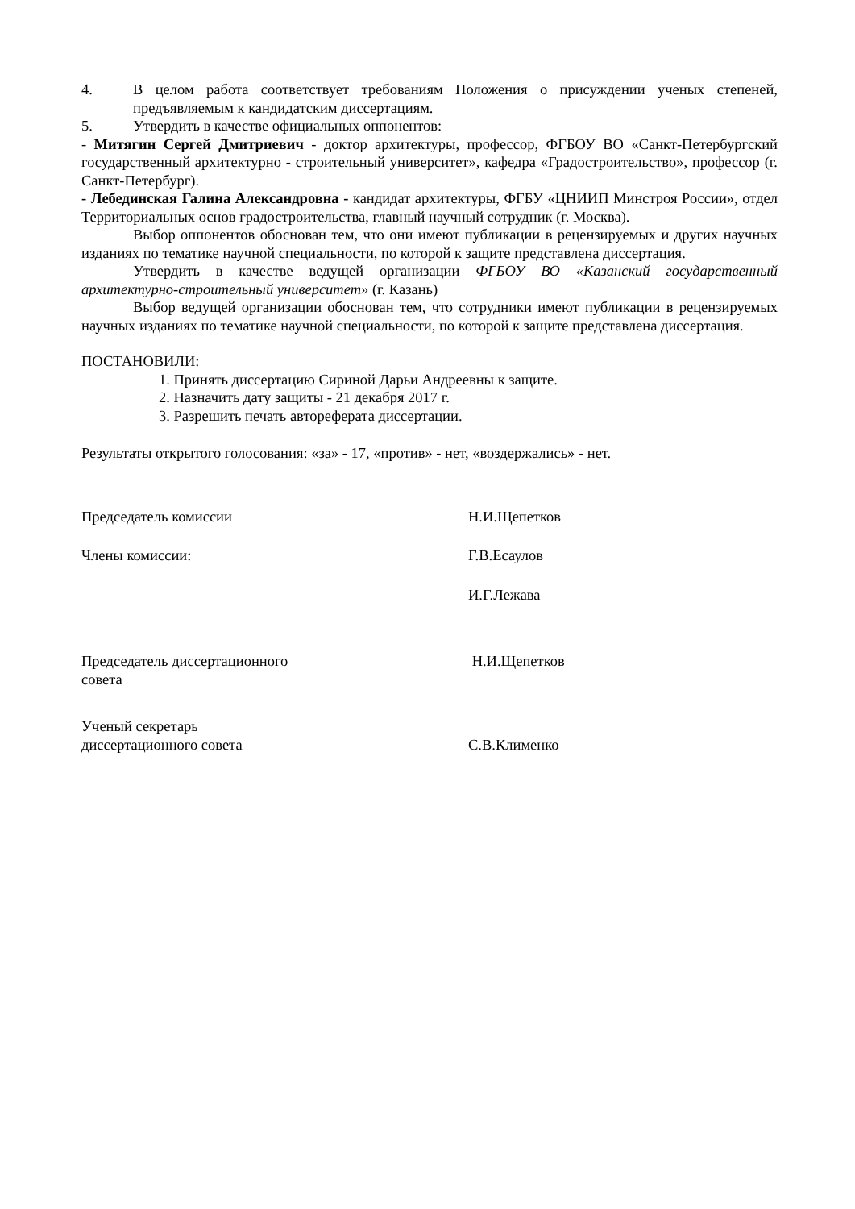4. В целом работа соответствует требованиям Положения о присуждении ученых степеней, предъявляемым к кандидатским диссертациям.
5. Утвердить в качестве официальных оппонентов:
- Митягин Сергей Дмитриевич - доктор архитектуры, профессор, ФГБОУ ВО «Санкт-Петербургский государственный архитектурно - строительный университет», кафедра «Градостроительство», профессор (г. Санкт-Петербург).
- Лебединская Галина Александровна - кандидат архитектуры, ФГБУ «ЦНИИП Минстроя России», отдел Территориальных основ градостроительства, главный научный сотрудник (г. Москва).
Выбор оппонентов обоснован тем, что они имеют публикации в рецензируемых и других научных изданиях по тематике научной специальности, по которой к защите представлена диссертация.
Утвердить в качестве ведущей организации ФГБОУ ВО «Казанский государственный архитектурно-строительный университет» (г. Казань)
Выбор ведущей организации обоснован тем, что сотрудники имеют публикации в рецензируемых научных изданиях по тематике научной специальности, по которой к защите представлена диссертация.
ПОСТАНОВИЛИ:
1. Принять диссертацию Сириной Дарьи Андреевны к защите.
2. Назначить дату защиты - 21 декабря 2017 г.
3. Разрешить печать автореферата диссертации.
Результаты открытого голосования: «за» - 17, «против» - нет, «воздержались» - нет.
Председатель комиссии Н.И.Щепетков
Члены комиссии: Г.В.Есаулов
И.Г.Лежава
Председатель диссертационного
совета
Н.И.Щепетков
Ученый секретарь
диссертационного совета
С.В.Клименко